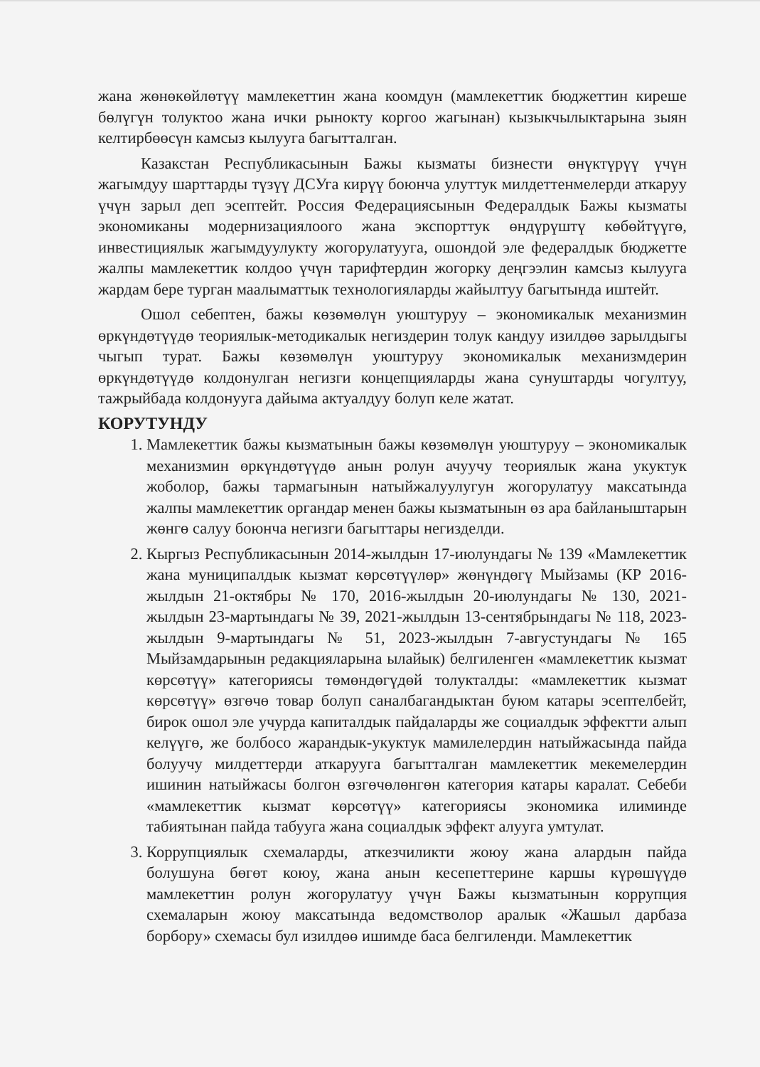жана жөнөкөйлөтүү мамлекеттин жана коомдун (мамлекеттик бюджеттин киреше бөлүгүн толуктоо жана ички рынокту коргоо жагынан) кызыкчылыктарына зыян келтирбөөсүн камсыз кылууга багытталган.
Казакстан Республикасынын Бажы кызматы бизнести өнүктүрүү үчүн жагымдуу шарттарды түзүү ДСУга кирүү боюнча улуттук милдеттенмелерди аткаруу үчүн зарыл деп эсептейт. Россия Федерациясынын Федералдык Бажы кызматы экономиканы модернизациялоого жана экспорттук өндүрүштү көбөйтүүгө, инвестициялык жагымдуулукту жогорулатууга, ошондой эле федералдык бюджетте жалпы мамлекеттик колдоо үчүн тарифтердин жогорку деңгээлин камсыз кылууга жардам бере турган маалыматтык технологияларды жайылтуу багытында иштейт.
Ошол себептен, бажы көзөмөлүн уюштуруу – экономикалык механизмин өркүндөтүүдө теориялык-методикалык негиздерин толук кандуу изилдөө зарылдыгы чыгып турат. Бажы көзөмөлүн уюштуруу экономикалык механизмдерин өркүндөтүүдө колдонулган негизги концепцияларды жана сунуштарды чогултуу, тажрыйбада колдонууга дайыма актуалдуу болуп келе жатат.
КОРУТУНДУ
1. Мамлекеттик бажы кызматынын бажы көзөмөлүн уюштуруу – экономикалык механизмин өркүндөтүүдө анын ролун ачуучу теориялык жана укуктук жоболор, бажы тармагынын натыйжалуулугун жогорулатуу максатында жалпы мамлекеттик органдар менен бажы кызматынын өз ара байланыштарын жөнгө салуу боюнча негизги багыттары негизделди.
2. Кыргыз Республикасынын 2014-жылдын 17-июлундагы № 139 «Мамлекеттик жана муниципалдык кызмат көрсөтүүлөр» жөнүндөгү Мыйзамы (КР 2016-жылдын 21-октябры № 170, 2016-жылдын 20-июлундагы № 130, 2021-жылдын 23-мартындагы № 39, 2021-жылдын 13-сентябрындагы № 118, 2023-жылдын 9-мартындагы № 51, 2023-жылдын 7-августундагы № 165 Мыйзамдарынын редакцияларына ылайык) белгиленген «мамлекеттик кызмат көрсөтүү» категориясы төмөндөгүдөй толукталды: «мамлекеттик кызмат көрсөтүү» өзгөчө товар болуп саналбагандыктан буюм катары эсептелбейт, бирок ошол эле учурда капиталдык пайдаларды же социалдык эффектти алып келүүгө, же болбосо жарандык-укуктук мамилелердин натыйжасында пайда болуучу милдеттерди аткарууга багытталган мамлекеттик мекемелердин ишинин натыйжасы болгон өзгөчөлөнгөн категория катары каралат. Себеби «мамлекеттик кызмат көрсөтүү» категориясы экономика илиминде табиятынан пайда табууга жана социалдык эффект алууга умтулат.
3. Коррупциялык схемаларды, аткезчиликти жоюу жана алардын пайда болушуна бөгөт коюу, жана анын кесепеттерине каршы күрөшүүдө мамлекеттин ролун жогорулатуу үчүн Бажы кызматынын коррупция схемаларын жоюу максатында ведомстволор аралык «Жашыл дарбаза борбору» схемасы бул изилдөө ишимде баса белгиленди. Мамлекеттик